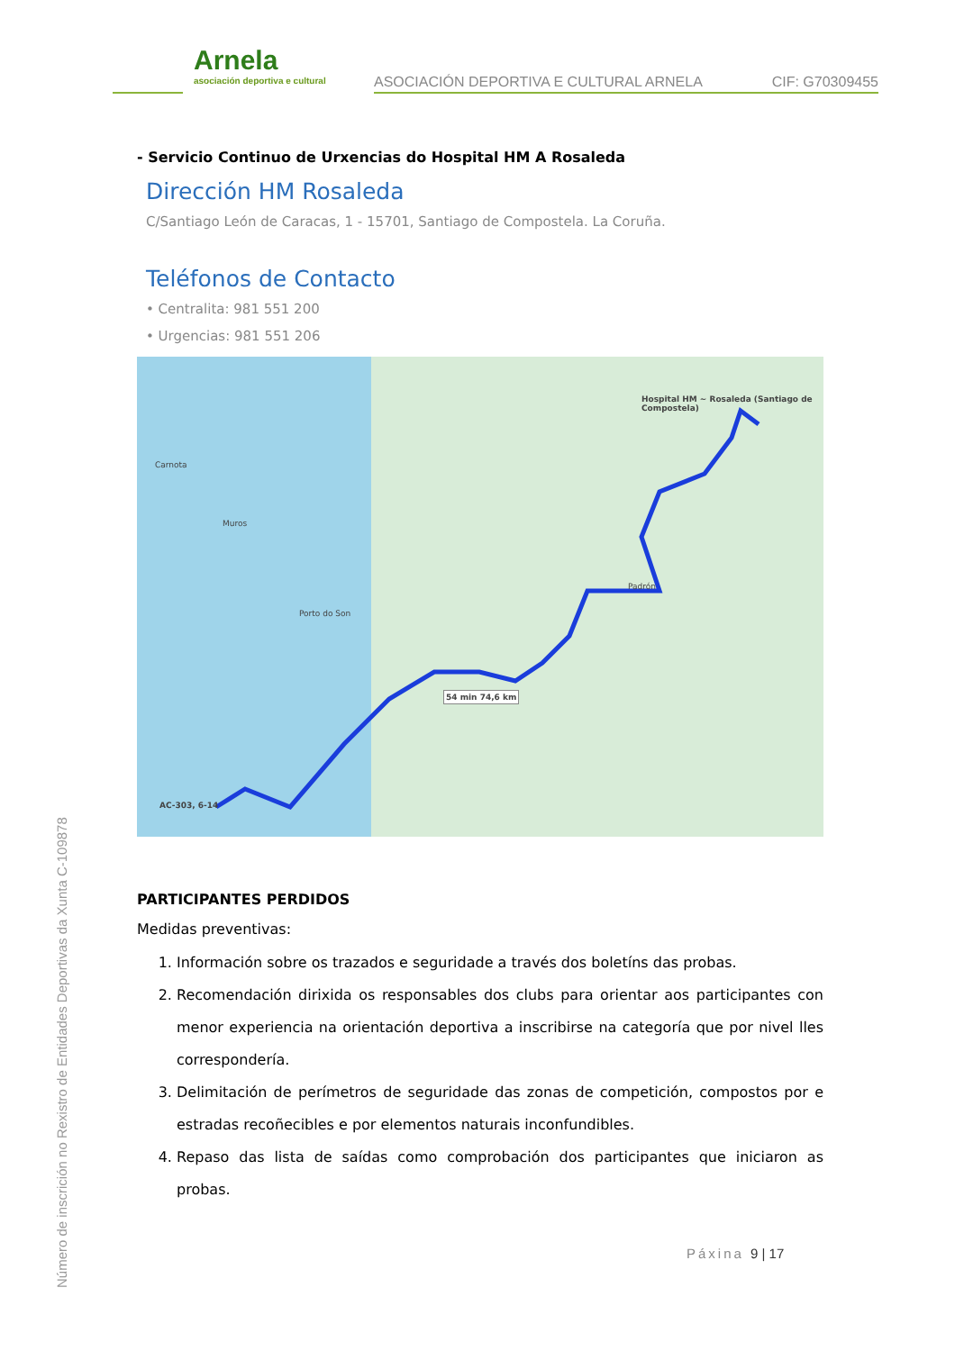Arnela
asociación deportiva e cultural
ASOCIACIÓN DEPORTIVA E CULTURAL ARNELA
CIF: G70309455
Número de inscrición no Rexistro de Entidades Deportivas da Xunta C-109878
- Servicio Continuo de Urxencias do Hospital HM A Rosaleda
Dirección HM Rosaleda
C/Santiago León de Caracas, 1 - 15701, Santiago de Compostela. La Coruña.
Teléfonos de Contacto
• Centralita: 981 551 200
• Urgencias: 981 551 206
Hospital HM ~ Rosaleda (Santiago de Compostela)
54 min 74,6 km
AC-303, 6-14
Padrón
Carnota
Muros
Porto do Son
PARTICIPANTES PERDIDOS
Medidas preventivas:
1. Información sobre os trazados e seguridade a través dos boletíns das probas.
2. Recomendación dirixida os responsables dos clubs para orientar aos participantes con menor experiencia na orientación deportiva a inscribirse na categoría que por nivel lles correspondería.
3. Delimitación de perímetros de seguridade das zonas de competición, compostos por e estradas recoñecibles e por elementos naturais inconfundibles.
4. Repaso das lista de saídas como comprobación dos participantes que iniciaron as probas.
Páxina 9 | 17